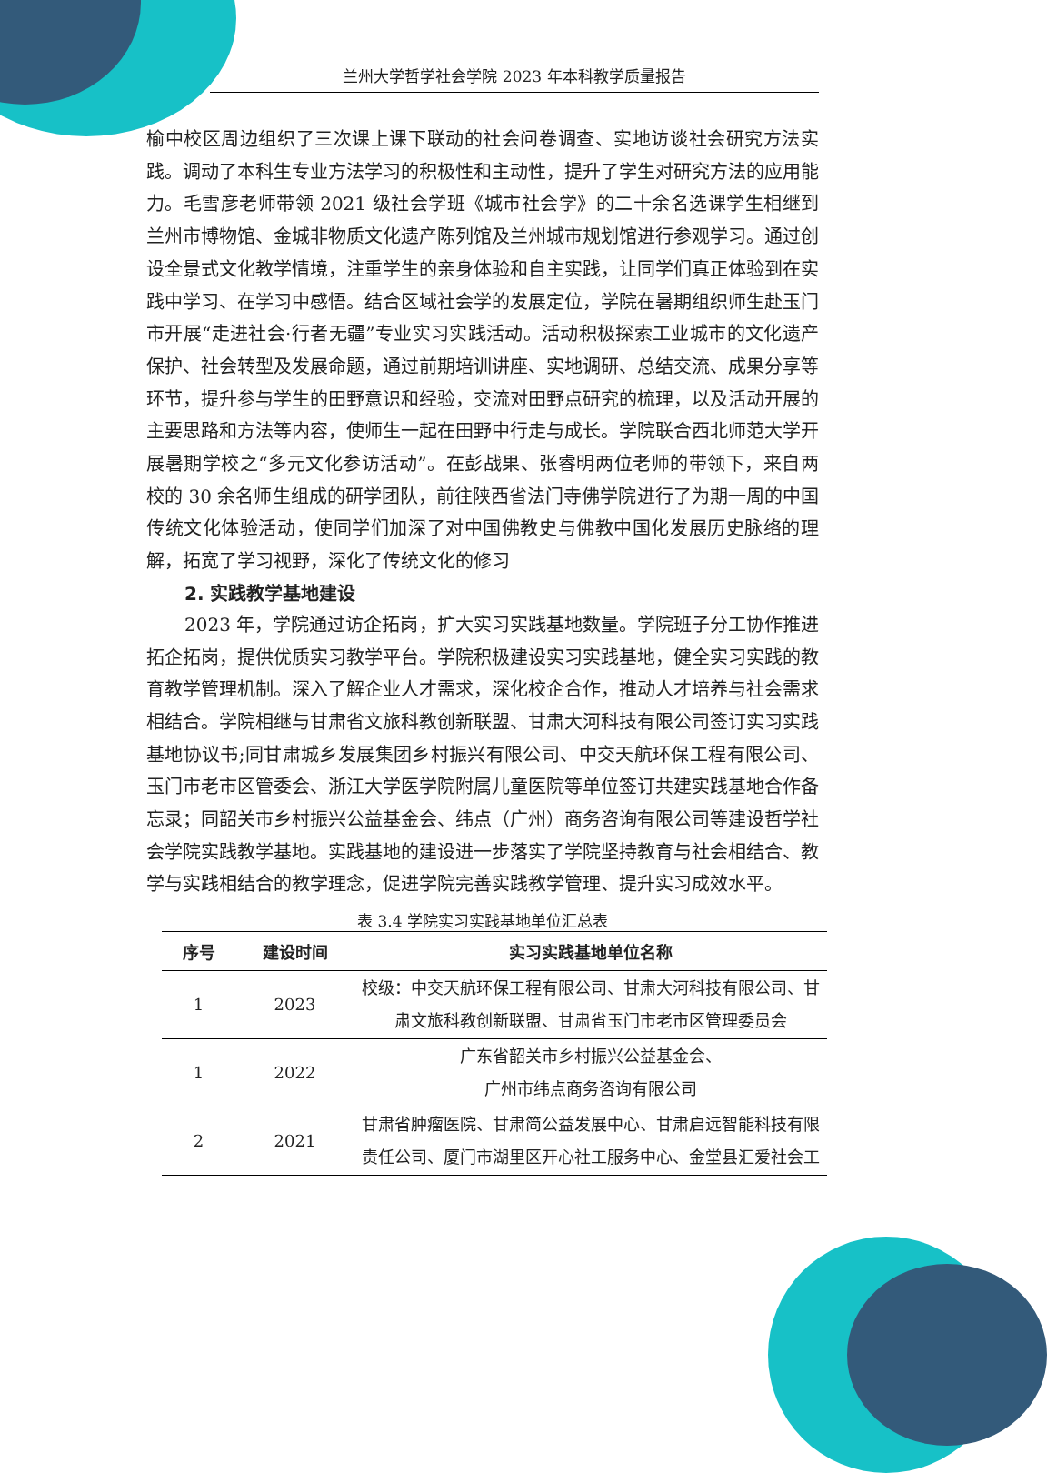兰州大学哲学社会学院 2023 年本科教学质量报告
榆中校区周边组织了三次课上课下联动的社会问卷调查、实地访谈社会研究方法实践。调动了本科生专业方法学习的积极性和主动性，提升了学生对研究方法的应用能力。毛雪彦老师带领 2021 级社会学班《城市社会学》的二十余名选课学生相继到兰州市博物馆、金城非物质文化遗产陈列馆及兰州城市规划馆进行参观学习。通过创设全景式文化教学情境，注重学生的亲身体验和自主实践，让同学们真正体验到在实践中学习、在学习中感悟。结合区域社会学的发展定位，学院在暑期组织师生赴玉门市开展“走进社会·行者无疆”专业实习实践活动。活动积极探索工业城市的文化遗产保护、社会转型及发展命题，通过前期培训讲座、实地调研、总结交流、成果分享等环节，提升参与学生的田野意识和经验，交流对田野点研究的梳理，以及活动开展的主要思路和方法等内容，使师生一起在田野中行走与成长。学院联合西北师范大学开展暑期学校之“多元文化参访活动”。在彭战果、张睿明两位老师的带领下，来自两校的 30 余名师生组成的研学团队，前往陕西省法门寺佛学院进行了为期一周的中国传统文化体验活动，使同学们加深了对中国佛教史与佛教中国化发展历史脉络的理解，拓宽了学习视野，深化了传统文化的修习
2. 实践教学基地建设
2023 年，学院通过访企拓岗，扩大实习实践基地数量。学院班子分工协作推进拓企拓岗，提供优质实习教学平台。学院积极建设实习实践基地，健全实习实践的教育教学管理机制。深入了解企业人才需求，深化校企合作，推动人才培养与社会需求相结合。学院相继与甘肃省文旅科教创新联盟、甘肃大河科技有限公司签订实习实践基地协议书;同甘肃城乡发展集团乡村振兴有限公司、中交天航环保工程有限公司、玉门市老市区管委会、浙江大学医学院附属儿童医院等单位签订共建实践基地合作备忘录；同韶关市乡村振兴公益基金会、纬点（广州）商务咨询有限公司等建设哲学社会学院实践教学基地。实践基地的建设进一步落实了学院坚持教育与社会相结合、教学与实践相结合的教学理念，促进学院完善实践教学管理、提升实习成效水平。
表 3.4 学院实习实践基地单位汇总表
| 序号 | 建设时间 | 实习实践基地单位名称 |
| --- | --- | --- |
| 1 | 2023 | 校级：中交天航环保工程有限公司、甘肃大河科技有限公司、甘肃文旅科教创新联盟、甘肃省玉门市老市区管理委员会 |
| 1 | 2022 | 广东省韶关市乡村振兴公益基金会、 广州市纬点商务咨询有限公司 |
| 2 | 2021 | 甘肃省肿瘤医院、甘肃简公益发展中心、甘肃启远智能科技有限责任公司、厦门市湖里区开心社工服务中心、金堂县汇爱社会工 |